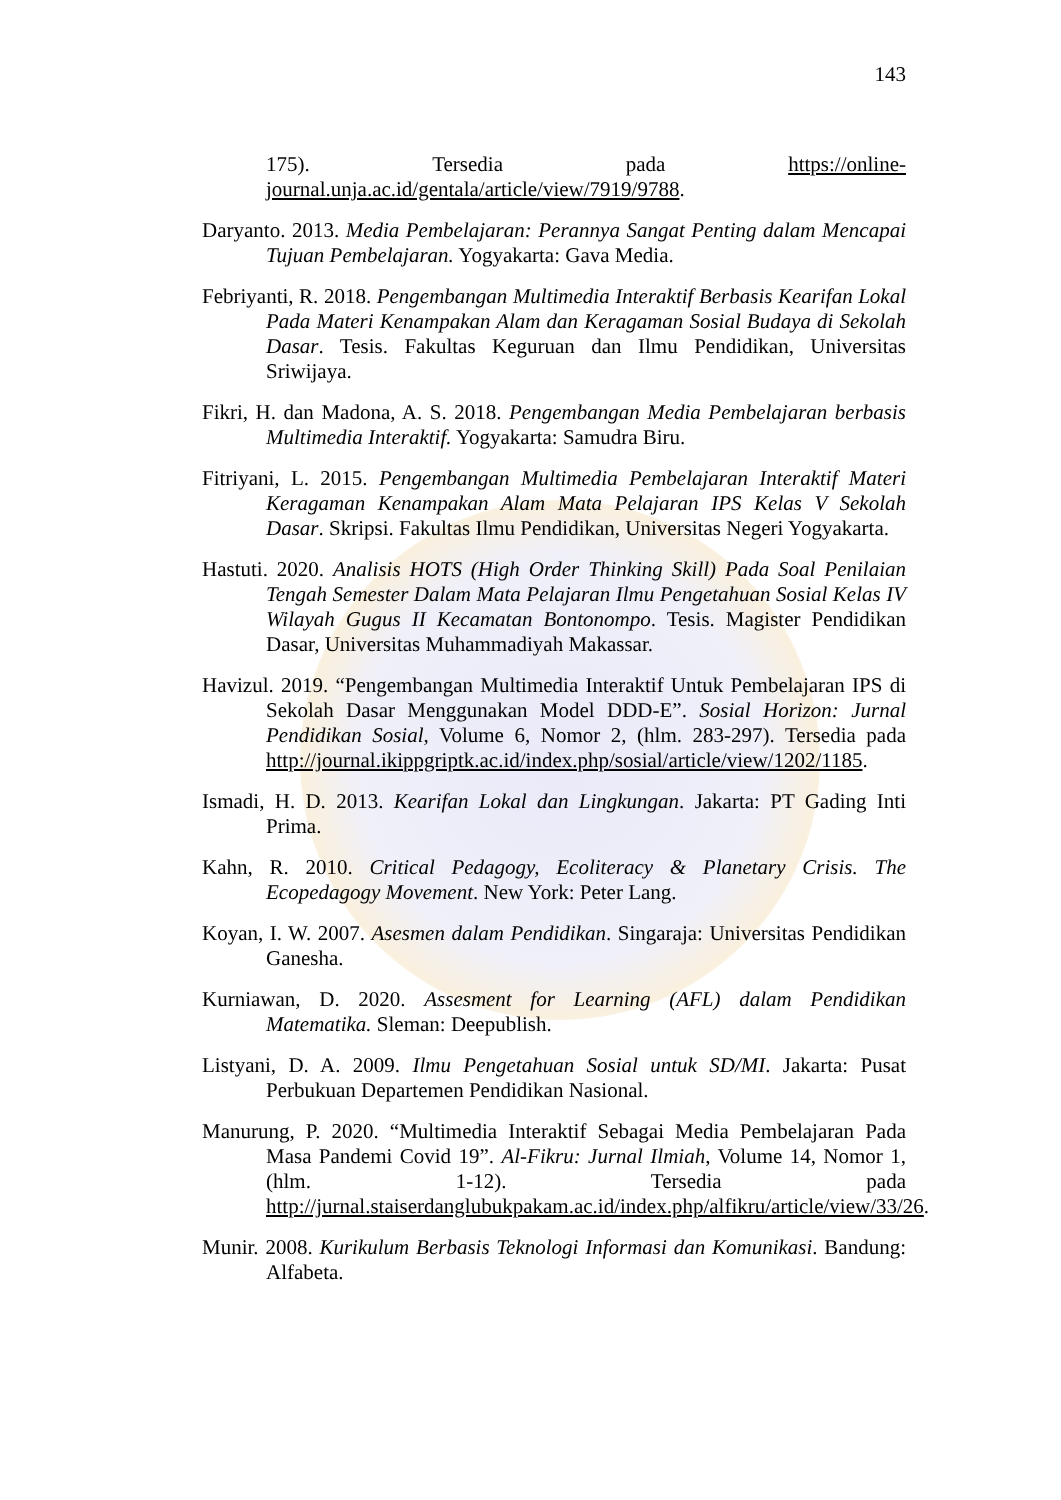143
175). Tersedia pada https://online-journal.unja.ac.id/gentala/article/view/7919/9788.
Daryanto. 2013. Media Pembelajaran: Perannya Sangat Penting dalam Mencapai Tujuan Pembelajaran. Yogyakarta: Gava Media.
Febriyanti, R. 2018. Pengembangan Multimedia Interaktif Berbasis Kearifan Lokal Pada Materi Kenampakan Alam dan Keragaman Sosial Budaya di Sekolah Dasar. Tesis. Fakultas Keguruan dan Ilmu Pendidikan, Universitas Sriwijaya.
Fikri, H. dan Madona, A. S. 2018. Pengembangan Media Pembelajaran berbasis Multimedia Interaktif. Yogyakarta: Samudra Biru.
Fitriyani, L. 2015. Pengembangan Multimedia Pembelajaran Interaktif Materi Keragaman Kenampakan Alam Mata Pelajaran IPS Kelas V Sekolah Dasar. Skripsi. Fakultas Ilmu Pendidikan, Universitas Negeri Yogyakarta.
Hastuti. 2020. Analisis HOTS (High Order Thinking Skill) Pada Soal Penilaian Tengah Semester Dalam Mata Pelajaran Ilmu Pengetahuan Sosial Kelas IV Wilayah Gugus II Kecamatan Bontonompo. Tesis. Magister Pendidikan Dasar, Universitas Muhammadiyah Makassar.
Havizul. 2019. “Pengembangan Multimedia Interaktif Untuk Pembelajaran IPS di Sekolah Dasar Menggunakan Model DDD-E”. Sosial Horizon: Jurnal Pendidikan Sosial, Volume 6, Nomor 2, (hlm. 283-297). Tersedia pada http://journal.ikippgriptk.ac.id/index.php/sosial/article/view/1202/1185.
Ismadi, H. D. 2013. Kearifan Lokal dan Lingkungan. Jakarta: PT Gading Inti Prima.
Kahn, R. 2010. Critical Pedagogy, Ecoliteracy & Planetary Crisis. The Ecopedagogy Movement. New York: Peter Lang.
Koyan, I. W. 2007. Asesmen dalam Pendidikan. Singaraja: Universitas Pendidikan Ganesha.
Kurniawan, D. 2020. Assesment for Learning (AFL) dalam Pendidikan Matematika. Sleman: Deepublish.
Listyani, D. A. 2009. Ilmu Pengetahuan Sosial untuk SD/MI. Jakarta: Pusat Perbukuan Departemen Pendidikan Nasional.
Manurung, P. 2020. “Multimedia Interaktif Sebagai Media Pembelajaran Pada Masa Pandemi Covid 19”. Al-Fikru: Jurnal Ilmiah, Volume 14, Nomor 1, (hlm. 1-12). Tersedia pada http://jurnal.staiserdanglubukpakam.ac.id/index.php/alfikru/article/view/33/26.
Munir. 2008. Kurikulum Berbasis Teknologi Informasi dan Komunikasi. Bandung: Alfabeta.